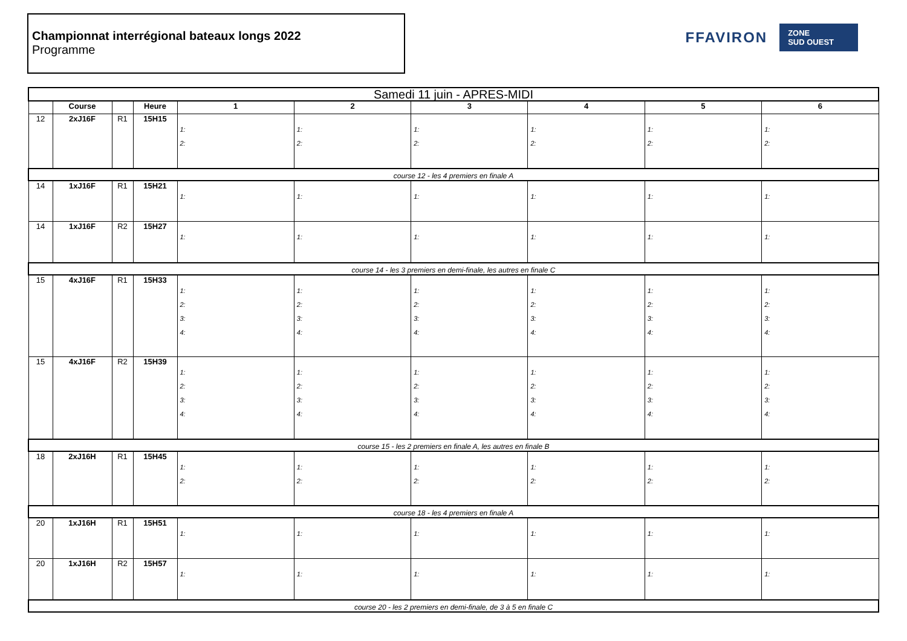Championnat interrégional bateaux longs 2022
Programme
FFAVIRON
ZONE
SUD OUEST
| Samedi 11 juin - APRES-MIDI | | | | | | | | | |
| --- | --- | --- | --- | --- | --- | --- | --- | --- | --- |
| | Course | | Heure | 1 | 2 | 3 | 4 | 5 | 6 |
| 12 | 2xJ16F | R1 | 15H15 | 1: 2: | 1: 2: | 1: 2: | 1: 2: | 1: 2: | 1: 2: |
| course 12 - les 4 premiers en finale A | | | | | | | | | |
| 14 | 1xJ16F | R1 | 15H21 | 1: | 1: | 1: | 1: | 1: | 1: |
| 14 | 1xJ16F | R2 | 15H27 | 1: | 1: | 1: | 1: | 1: | 1: |
| course 14 - les 3 premiers en demi-finale, les autres en finale C | | | | | | | | | |
| 15 | 4xJ16F | R1 | 15H33 | 1: 2: 3: 4: | 1: 2: 3: 4: | 1: 2: 3: 4: | 1: 2: 3: 4: | 1: 2: 3: 4: | 1: 2: 3: 4: |
| 15 | 4xJ16F | R2 | 15H39 | 1: 2: 3: 4: | 1: 2: 3: 4: | 1: 2: 3: 4: | 1: 2: 3: 4: | 1: 2: 3: 4: | 1: 2: 3: 4: |
| course 15 - les 2 premiers en finale A, les autres en finale B | | | | | | | | | |
| 18 | 2xJ16H | R1 | 15H45 | 1: 2: | 1: 2: | 1: 2: | 1: 2: | 1: 2: | 1: 2: |
| course 18 - les 4 premiers en finale A | | | | | | | | | |
| 20 | 1xJ16H | R1 | 15H51 | 1: | 1: | 1: | 1: | 1: | 1: |
| 20 | 1xJ16H | R2 | 15H57 | 1: | 1: | 1: | 1: | 1: | 1: |
| course 20 - les 2 premiers en demi-finale, de 3 à 5 en finale C | | | | | | | | | |